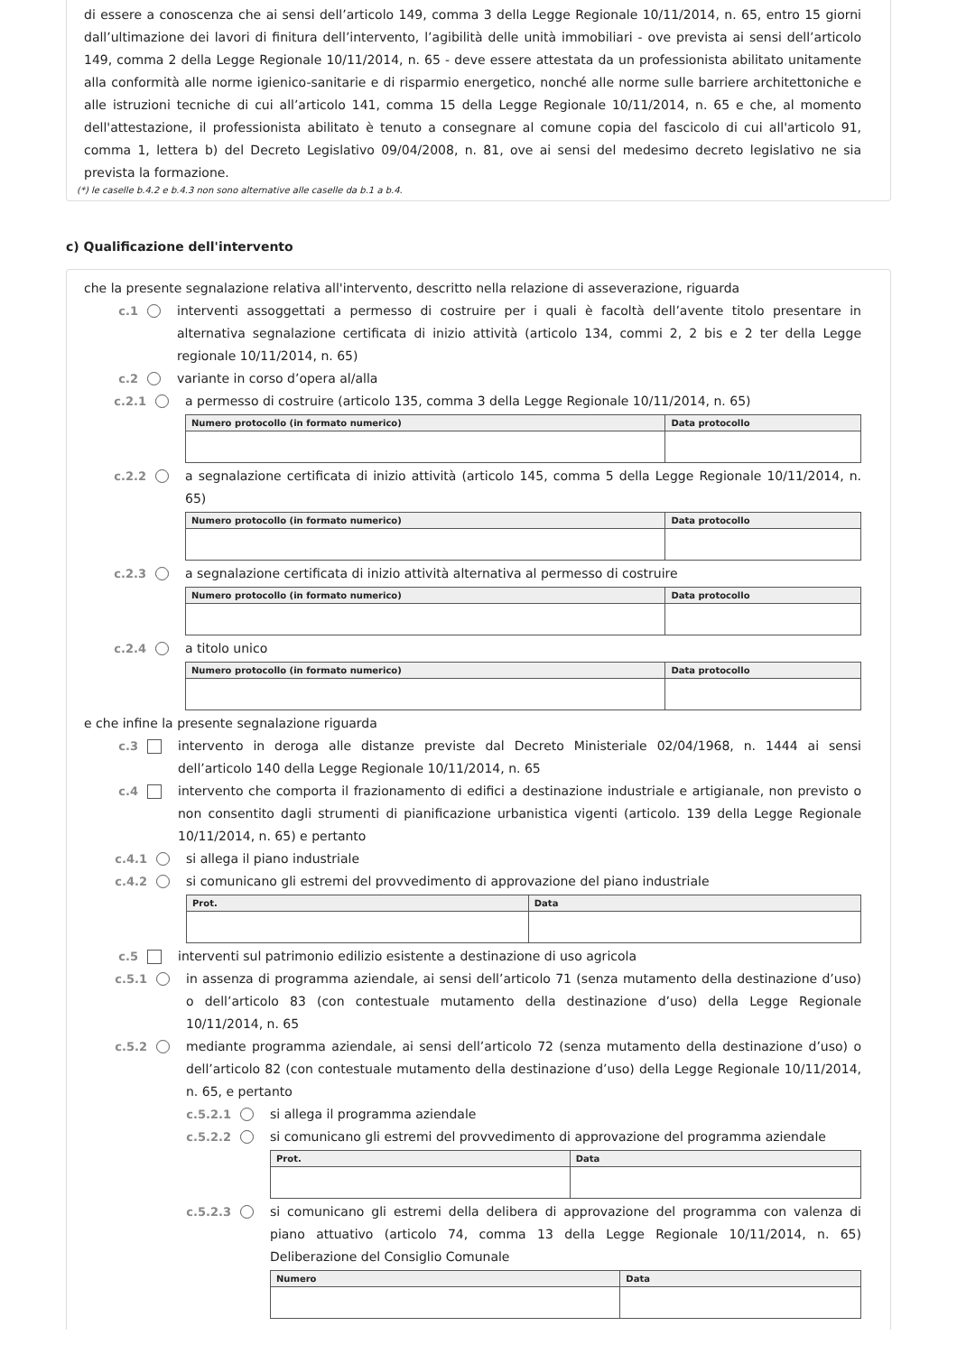di essere a conoscenza che ai sensi dell’articolo 149, comma 3 della Legge Regionale 10/11/2014, n. 65, entro 15 giorni dall’ultimazione dei lavori di finitura dell’intervento, l’agibilità delle unità immobiliari - ove prevista ai sensi dell’articolo 149, comma 2 della Legge Regionale 10/11/2014, n. 65 - deve essere attestata da un professionista abilitato unitamente alla conformità alle norme igienico-sanitarie e di risparmio energetico, nonché alle norme sulle barriere architettoniche e alle istruzioni tecniche di cui all’articolo 141, comma 15 della Legge Regionale 10/11/2014, n. 65 e che, al momento dell'attestazione, il professionista abilitato è tenuto a consegnare al comune copia del fascicolo di cui all'articolo 91, comma 1, lettera b) del Decreto Legislativo 09/04/2008, n. 81, ove ai sensi del medesimo decreto legislativo ne sia prevista la formazione.
(*) le caselle b.4.2 e b.4.3 non sono alternative alle caselle da b.1 a b.4.
c) Qualificazione dell'intervento
che la presente segnalazione relativa all'intervento, descritto nella relazione di asseverazione, riguarda
c.1 interventi assoggettati a permesso di costruire per i quali è facoltà dell’avente titolo presentare in alternativa segnalazione certificata di inizio attività (articolo 134, commi 2, 2 bis e 2 ter della Legge regionale 10/11/2014, n. 65)
c.2 variante in corso d’opera al/alla
c.2.1 a permesso di costruire (articolo 135, comma 3 della Legge Regionale 10/11/2014, n. 65)
| Numero protocollo (in formato numerico) | Data protocollo |
| --- | --- |
c.2.2 a segnalazione certificata di inizio attività (articolo 145, comma 5 della Legge Regionale 10/11/2014, n. 65)
| Numero protocollo (in formato numerico) | Data protocollo |
| --- | --- |
c.2.3 a segnalazione certificata di inizio attività alternativa al permesso di costruire
| Numero protocollo (in formato numerico) | Data protocollo |
| --- | --- |
c.2.4 a titolo unico
| Numero protocollo (in formato numerico) | Data protocollo |
| --- | --- |
e che infine la presente segnalazione riguarda
c.3 intervento in deroga alle distanze previste dal Decreto Ministeriale 02/04/1968, n. 1444 ai sensi dell’articolo 140 della Legge Regionale 10/11/2014, n. 65
c.4 intervento che comporta il frazionamento di edifici a destinazione industriale e artigianale, non previsto o non consentito dagli strumenti di pianificazione urbanistica vigenti (articolo. 139 della Legge Regionale 10/11/2014, n. 65) e pertanto
c.4.1 si allega il piano industriale
c.4.2 si comunicano gli estremi del provvedimento di approvazione del piano industriale
| Prot. | Data |
| --- | --- |
c.5 interventi sul patrimonio edilizio esistente a destinazione di uso agricola
c.5.1 in assenza di programma aziendale, ai sensi dell’articolo 71 (senza mutamento della destinazione d’uso) o dell’articolo 83 (con contestuale mutamento della destinazione d’uso) della Legge Regionale 10/11/2014, n. 65
c.5.2 mediante programma aziendale, ai sensi dell’articolo 72 (senza mutamento della destinazione d’uso) o dell’articolo 82 (con contestuale mutamento della destinazione d’uso) della Legge Regionale 10/11/2014, n. 65, e pertanto
c.5.2.1
si allega il programma aziendale
c.5.2.2
si comunicano gli estremi del provvedimento di approvazione del programma aziendale
| Prot. | Data |
| --- | --- |
c.5.2.3
si comunicano gli estremi della delibera di approvazione del programma con valenza di piano attuativo (articolo 74, comma 13 della Legge Regionale 10/11/2014, n. 65) Deliberazione del Consiglio Comunale
| Numero | Data |
| --- | --- |